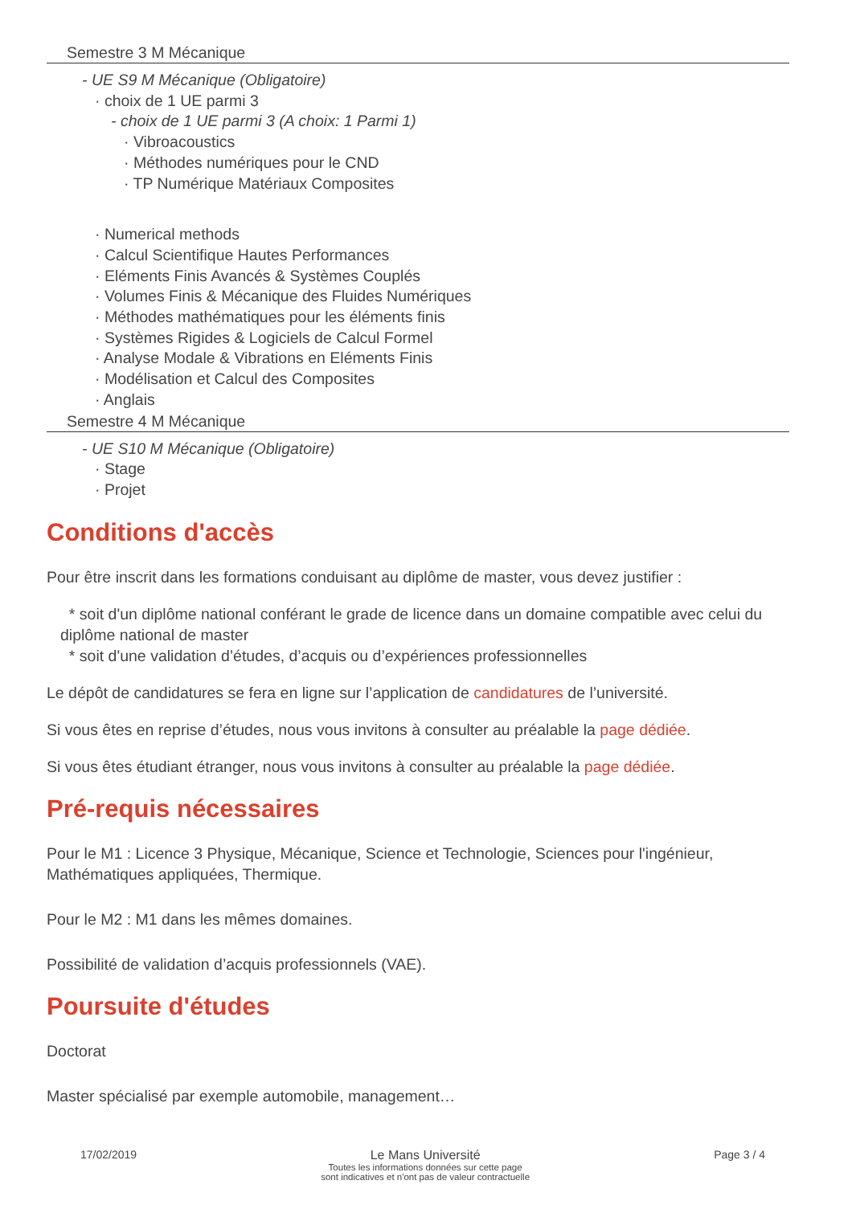Semestre 3 M Mécanique
- UE S9 M Mécanique (Obligatoire)
· choix de 1 UE parmi 3
- choix de 1 UE parmi 3 (A choix: 1 Parmi 1)
· Vibroacoustics
· Méthodes numériques pour le CND
· TP Numérique Matériaux Composites
· Numerical methods
· Calcul Scientifique Hautes Performances
· Eléments Finis Avancés & Systèmes Couplés
· Volumes Finis & Mécanique des Fluides Numériques
· Méthodes mathématiques pour les éléments finis
· Systèmes Rigides & Logiciels de Calcul Formel
· Analyse Modale & Vibrations en Eléments Finis
· Modélisation et Calcul des Composites
· Anglais
Semestre 4 M Mécanique
- UE S10 M Mécanique (Obligatoire)
· Stage
· Projet
Conditions d'accès
Pour être inscrit dans les formations conduisant au diplôme de master, vous devez justifier :
* soit d'un diplôme national conférant le grade de licence dans un domaine compatible avec celui du diplôme national de master
* soit d'une validation d’études, d’acquis ou d’expériences professionnelles
Le dépôt de candidatures se fera en ligne sur l’application de candidatures de l’université.
Si vous êtes en reprise d’études, nous vous invitons à consulter au préalable la page dédiée.
Si vous êtes étudiant étranger, nous vous invitons à consulter au préalable la page dédiée.
Pré-requis nécessaires
Pour le M1 : Licence 3 Physique, Mécanique, Science et Technologie, Sciences pour l'ingénieur, Mathématiques appliquées, Thermique.
Pour le M2 : M1 dans les mêmes domaines.
Possibilité de validation d’acquis professionnels (VAE).
Poursuite d'études
Doctorat
Master spécialisé par exemple automobile, management…
17/02/2019 Le Mans Université
Toutes les informations données sur cette page
sont indicatives et n'ont pas de valeur contractuelle
Page 3 / 4